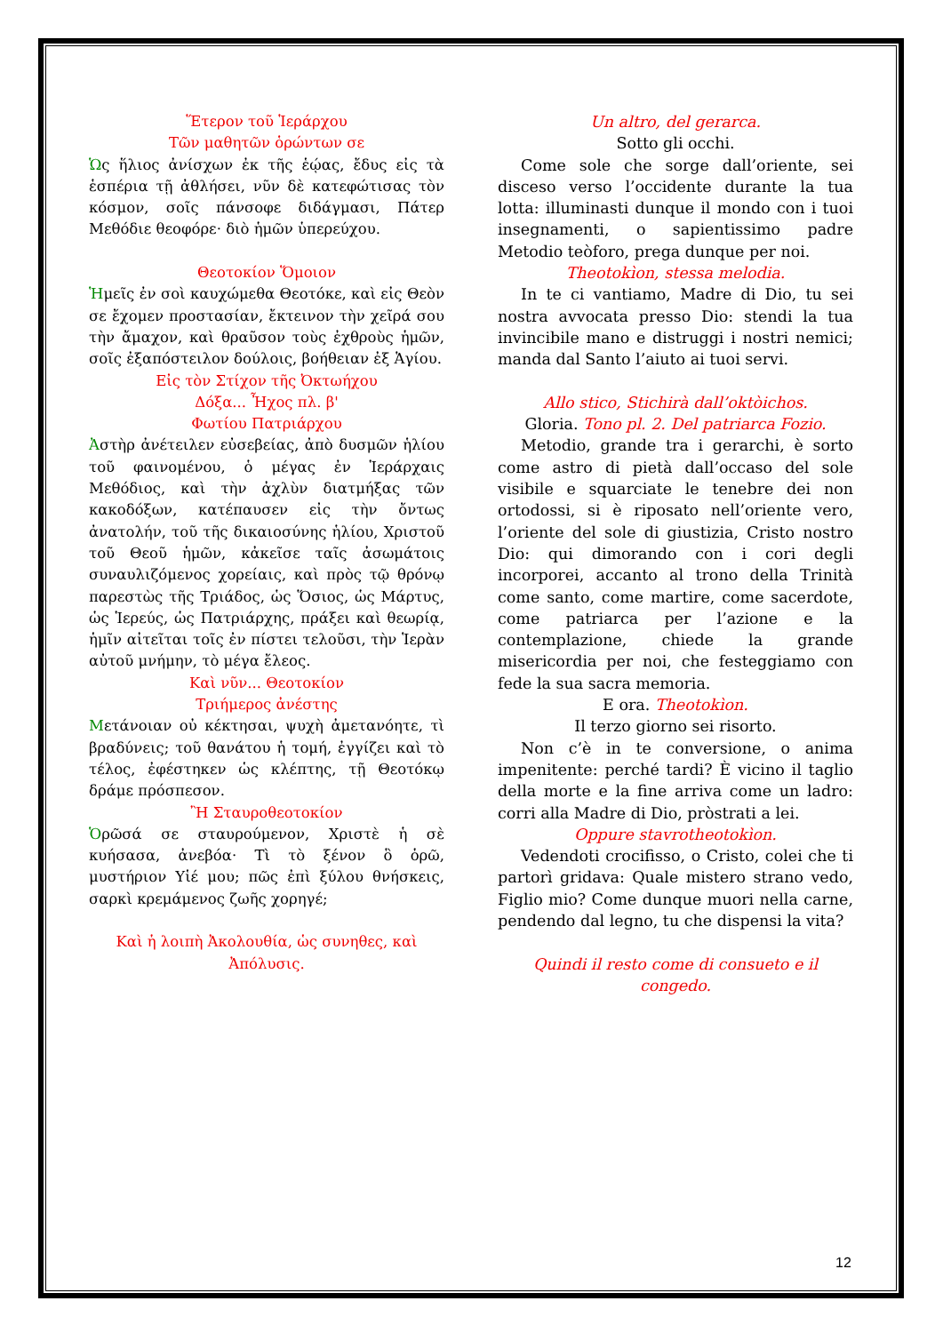Ἕτερον τοῦ Ἱεράρχου
Τῶν μαθητῶν ὁρώντων σε
Ὡς ἥλιος ἀνίσχων ἐκ τῆς ἑῴας, ἔδυς εἰς τὰ ἑσπέρια τῇ ἀθλήσει, νῦν δὲ κατεφώτισας τὸν κόσμον, σοῖς πάνσοφε διδάγμασι, Πάτερ Μεθόδιε θεοφόρε· διὸ ἡμῶν ὑπερεύχου.
Θεοτοκίον Ὅμοιον
Ἡμεῖς ἐν σοὶ καυχώμεθα Θεοτόκε, καὶ εἰς Θεὸν σε ἔχομεν προστασίαν, ἔκτεινον τὴν χεῖρά σου τὴν ἄμαχον, καὶ θραῦσον τοὺς ἐχθροὺς ἡμῶν, σοῖς ἐξαπόστειλον δούλοις, βοήθειαν ἐξ Ἁγίου.
Εἰς τὸν Στίχον τῆς Ὀκτωήχου
Δόξα... Ἦχος πλ. β'
Φωτίου Πατριάρχου
Ἀστὴρ ἀνέτειλεν εὐσεβείας, ἀπὸ δυσμῶν ἡλίου τοῦ φαινομένου, ὁ μέγας ἐν Ἱεράρχαις Μεθόδιος, καὶ τὴν ἀχλὺν διατμήξας τῶν κακοδόξων, κατέπαυσεν εἰς τὴν ὄντως ἀνατολήν, τοῦ τῆς δικαιοσύνης ἡλίου, Χριστοῦ τοῦ Θεοῦ ἡμῶν, κἀκεῖσε ταῖς ἀσωμάτοις συναυλιζόμενος χορείαις, καὶ πρὸς τῷ θρόνῳ παρεστὼς τῆς Τριάδος, ὡς Ὅσιος, ὡς Μάρτυς, ὡς Ἱερεύς, ὡς Πατριάρχης, πράξει καὶ θεωρίᾳ, ἡμῖν αἰτεῖται τοῖς ἐν πίστει τελοῦσι, τὴν Ἱερὰν αὐτοῦ μνήμην, τὸ μέγα ἔλεος.
Καὶ νῦν... Θεοτοκίον
Τριήμερος ἀνέστης
Μετάνοιαν οὐ κέκτησαι, ψυχὴ ἀμετανόητε, τὶ βραδύνεις; τοῦ θανάτου ἡ τομή, ἐγγίζει καὶ τὸ τέλος, ἐφέστηκεν ὡς κλέπτης, τῇ Θεοτόκῳ δράμε πρόσπεσον.
Ἢ Σταυροθεοτοκίον
Ὁρῶσά σε σταυρούμενον, Χριστὲ ἡ σὲ κυήσασα, ἀνεβόα· Τὶ τὸ ξένον ὃ ὁρῶ, μυστήριον Υἱέ μου; πῶς ἐπὶ ξύλου θνήσκεις, σαρκὶ κρεμάμενος ζωῆς χορηγέ;
Καὶ ἡ λοιπὴ Ἀκολουθία, ὡς συνηθες, καὶ Ἀπόλυσις.
Un altro, del gerarca.
Sotto gli occhi.
Come sole che sorge dall’oriente, sei disceso verso l’occidente durante la tua lotta: illuminasti dunque il mondo con i tuoi insegnamenti, o sapientissimo padre Metodio teòforo, prega dunque per noi.
Theotokìon, stessa melodia.
In te ci vantiamo, Madre di Dio, tu sei nostra avvocata presso Dio: stendi la tua invincibile mano e distruggi i nostri nemici; manda dal Santo l’aiuto ai tuoi servi.
Allo stico, Stichirà dall’oktòichos.
Gloria. Tono pl. 2. Del patriarca Fozio.
Metodio, grande tra i gerarchi, è sorto come astro di pietà dall’occaso del sole visibile e squarciate le tenebre dei non ortodossi, si è riposato nell’oriente vero, l’oriente del sole di giustizia, Cristo nostro Dio: qui dimorando con i cori degli incorporei, accanto al trono della Trinità come santo, come martire, come sacerdote, come patriarca per l’azione e la contemplazione, chiede la grande misericordia per noi, che festeggiamo con fede la sua sacra memoria.
E ora. Theotokìon.
Il terzo giorno sei risorto.
Non c’è in te conversione, o anima impenitente: perché tardi? È vicino il taglio della morte e la fine arriva come un ladro: corri alla Madre di Dio, pròstrati a lei.
Oppure stavrotheotokìon.
Vedendoti crocifisso, o Cristo, colei che ti partorì gridava: Quale mistero strano vedo, Figlio mio? Come dunque muori nella carne, pendendo dal legno, tu che dispensi la vita?
Quindi il resto come di consueto e il congedo.
12